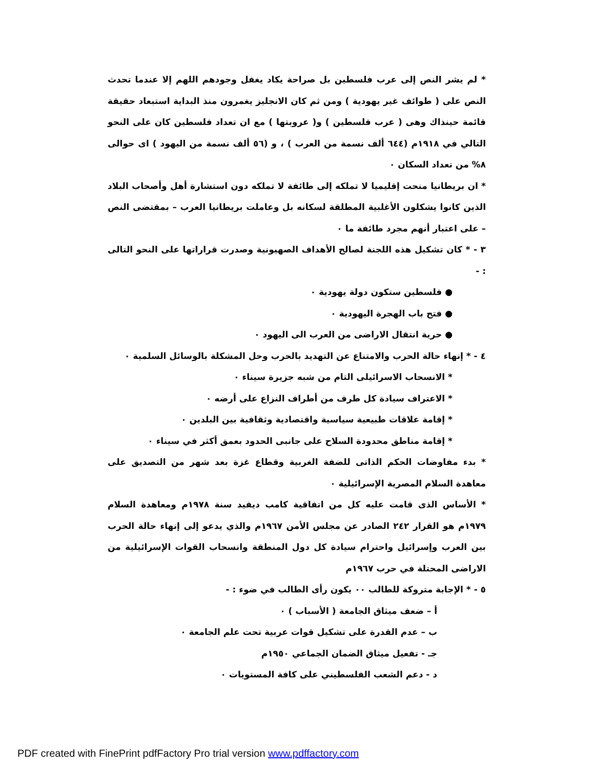* لم يشر النص إلى عرب فلسطين بل صراحة يكاد يغفل وجودهم اللهم إلا عندما تحدث النص على ( طوائف غير يهودية ) ومن ثم كان الانجليز يغمرون منذ البداية استبعاد حقيقة قائمة حينذاك وهى ( عرب فلسطين ) و( عروبتها ) مع ان تعداد فلسطين كان على النحو التالي في ١٩١٨م (٦٤٤ ألف نسمة من العرب ) ، و (٥٦ ألف نسمة من اليهود ) اى حوالى ٨% من تعداد السكان ٠
* ان بريطانيا منحت إقليميا لا تملكه إلى طائفة لا تملكه دون استشارة أهل وأصحاب البلاد الذين كانوا يشكلون الأغلبية المطلقة لسكانه بل وعاملت بريطانيا العرب – بمقتضى النص – على اعتبار أنهم مجرد طائفة ما ٠
٣ - * كان تشكيل هذه اللجنة لصالح الأهداف الصهيونية وصدرت قراراتها على النحو التالى : -
● فلسطين ستكون دولة يهودية ٠
● فتح باب الهجرة اليهودية ٠
● حرية انتقال الاراضى من العرب الى اليهود ٠
٤ - * إنهاء حالة الحرب والامتناع عن التهديد بالحرب وحل المشكلة بالوسائل السلمية ٠
* الانسحاب الاسرائيلى التام من شبه جزيرة سيناء ٠
* الاعتراف سيادة كل طرف من أطراف النزاع على أرضه ٠
* إقامة علاقات طبيعية سياسية واقتصادية وثقافية بين البلدين ٠
* إقامة مناطق محدودة السلاح على جانبى الحدود بعمق أكثر في سيناء ٠
* بدء مفاوضات الحكم الذاتى للضفة الغربية وقطاع غزة بعد شهر من التصديق على معاهدة السلام المصرية الإسرائيلية ٠
* الأساس الذى قامت عليه كل من اتفاقية كامب ديفيد سنة ١٩٧٨م ومعاهدة السلام ١٩٧٩م هو القرار ٢٤٢ الصادر عن مجلس الأمن ١٩٦٧م والذي يدعو إلى إنهاء حالة الحرب بين العرب وإسرائيل واحترام سيادة كل دول المنطقة وانسحاب القوات الإسرائيلية من الاراضى المحتلة في حرب ١٩٦٧م
٥ - * الإجابة متروكة للطالب ٠٠ يكون رأى الطالب في ضوء : -
أ – ضعف ميثاق الجامعة ( الأسباب ) ٠
ب – عدم القدرة على تشكيل قوات عربية تحت علم الجامعة ٠
جـ - تفعيل ميثاق الضمان الجماعي ١٩٥٠م
د - دعم الشعب الفلسطيني على كافة المستويات ٠
PDF created with FinePrint pdfFactory Pro trial version www.pdffactory.com